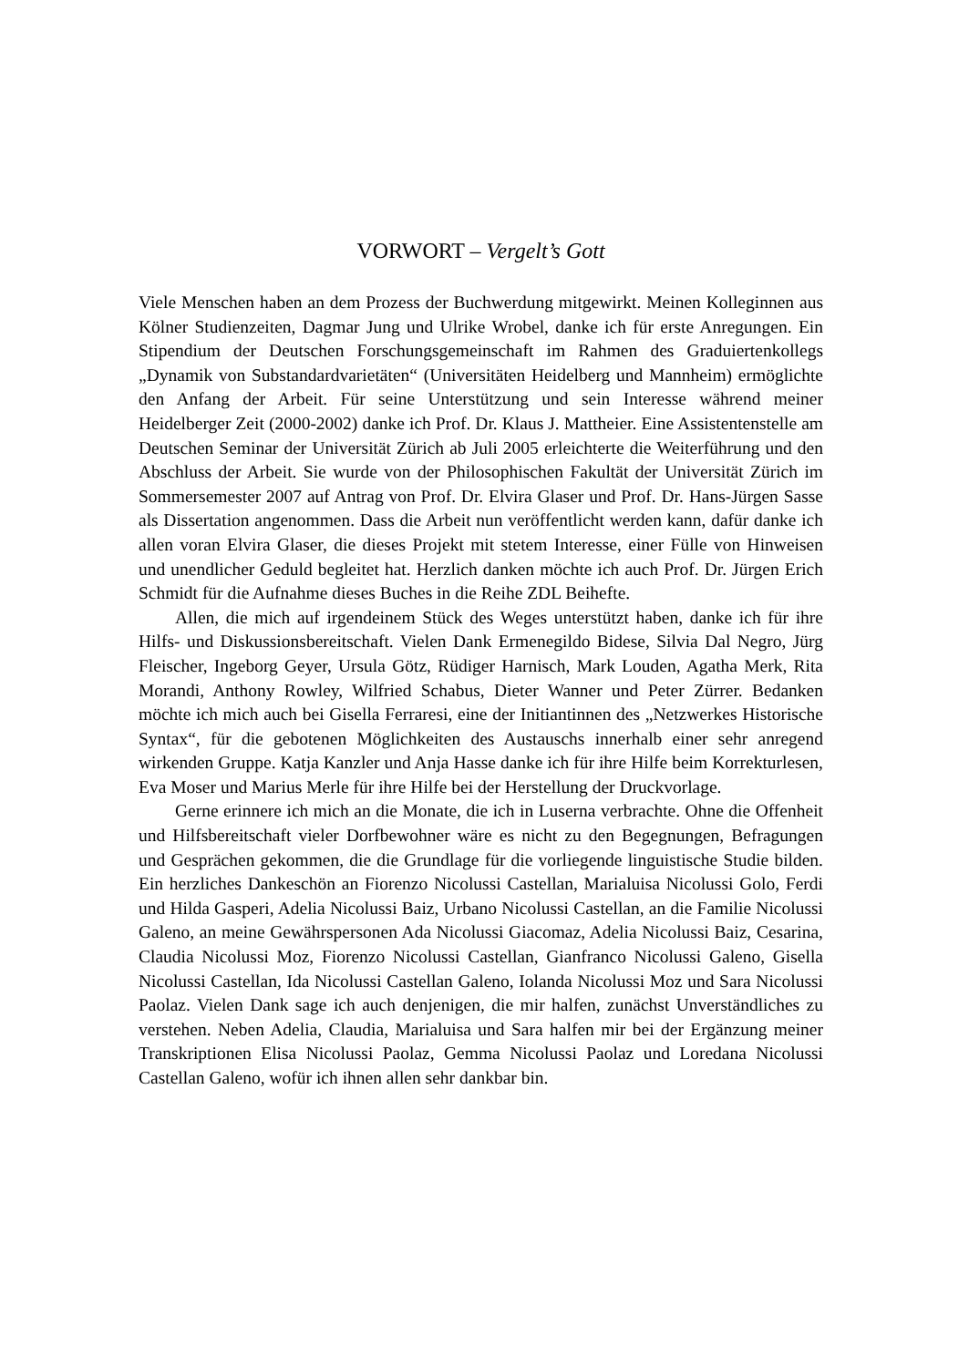VORWORT – Vergelt’s Gott
Viele Menschen haben an dem Prozess der Buchwerdung mitgewirkt. Meinen Kolleginnen aus Kölner Studienzeiten, Dagmar Jung und Ulrike Wrobel, danke ich für erste Anregungen. Ein Stipendium der Deutschen Forschungsgemeinschaft im Rahmen des Graduiertenkollegs „Dynamik von Substandardvarietäten“ (Universitäten Heidelberg und Mannheim) ermöglichte den Anfang der Arbeit. Für seine Unterstützung und sein Interesse während meiner Heidelberger Zeit (2000-2002) danke ich Prof. Dr. Klaus J. Mattheier. Eine Assistentenstelle am Deutschen Seminar der Universität Zürich ab Juli 2005 erleichterte die Weiterführung und den Abschluss der Arbeit. Sie wurde von der Philosophischen Fakultät der Universität Zürich im Sommersemester 2007 auf Antrag von Prof. Dr. Elvira Glaser und Prof. Dr. Hans-Jürgen Sasse als Dissertation angenommen. Dass die Arbeit nun veröffentlicht werden kann, dafür danke ich allen voran Elvira Glaser, die dieses Projekt mit stetem Interesse, einer Fülle von Hinweisen und unendlicher Geduld begleitet hat. Herzlich danken möchte ich auch Prof. Dr. Jürgen Erich Schmidt für die Aufnahme dieses Buches in die Reihe ZDL Beihefte.
Allen, die mich auf irgendeinem Stück des Weges unterstützt haben, danke ich für ihre Hilfs- und Diskussionsbereitschaft. Vielen Dank Ermenegildo Bidese, Silvia Dal Negro, Jürg Fleischer, Ingeborg Geyer, Ursula Götz, Rüdiger Harnisch, Mark Louden, Agatha Merk, Rita Morandi, Anthony Rowley, Wilfried Schabus, Dieter Wanner und Peter Zürrer. Bedanken möchte ich mich auch bei Gisella Ferraresi, eine der Initiantinnen des „Netzwerkes Historische Syntax“, für die gebotenen Möglichkeiten des Austauschs innerhalb einer sehr anregend wirkenden Gruppe. Katja Kanzler und Anja Hasse danke ich für ihre Hilfe beim Korrekturlesen, Eva Moser und Marius Merle für ihre Hilfe bei der Herstellung der Druckvorlage.
Gerne erinnere ich mich an die Monate, die ich in Luserna verbrachte. Ohne die Offenheit und Hilfsbereitschaft vieler Dorfbewohner wäre es nicht zu den Begegnungen, Befragungen und Gesprächen gekommen, die die Grundlage für die vorliegende linguistische Studie bilden. Ein herzliches Dankeschön an Fiorenzo Nicolussi Castellan, Marialuisa Nicolussi Golo, Ferdi und Hilda Gasperi, Adelia Nicolussi Baiz, Urbano Nicolussi Castellan, an die Familie Nicolussi Galeno, an meine Gewährspersonen Ada Nicolussi Giacomaz, Adelia Nicolussi Baiz, Cesarina, Claudia Nicolussi Moz, Fiorenzo Nicolussi Castellan, Gianfranco Nicolussi Galeno, Gisella Nicolussi Castellan, Ida Nicolussi Castellan Galeno, Iolanda Nicolussi Moz und Sara Nicolussi Paolaz. Vielen Dank sage ich auch denjenigen, die mir halfen, zunächst Unverständliches zu verstehen. Neben Adelia, Claudia, Marialuisa und Sara halfen mir bei der Ergänzung meiner Transkriptionen Elisa Nicolussi Paolaz, Gemma Nicolussi Paolaz und Loredana Nicolussi Castellan Galeno, wofür ich ihnen allen sehr dankbar bin.